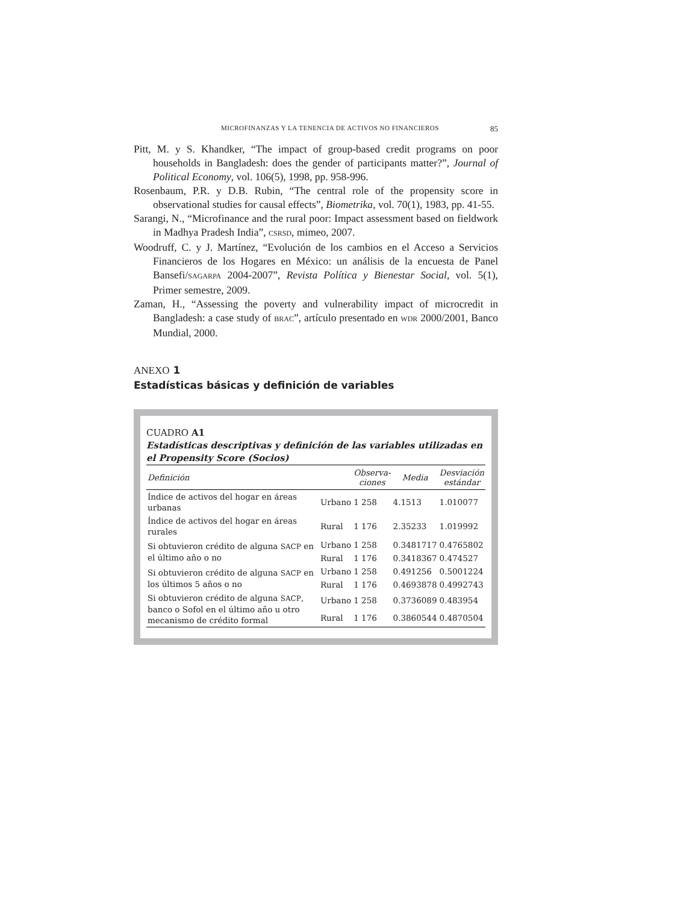MICROFINANZAS Y LA TENENCIA DE ACTIVOS NO FINANCIEROS 85
Pitt, M. y S. Khandker, “The impact of group-based credit programs on poor households in Bangladesh: does the gender of participants matter?”, Journal of Political Economy, vol. 106(5), 1998, pp. 958-996.
Rosenbaum, P.R. y D.B. Rubin, “The central role of the propensity score in observational studies for causal effects”, Biometrika, vol. 70(1), 1983, pp. 41-55.
Sarangi, N., “Microfinance and the rural poor: Impact assessment based on fieldwork in Madhya Pradesh India”, CSRSD, mimeo, 2007.
Woodruff, C. y J. Martínez, “Evolución de los cambios en el Acceso a Servicios Financieros de los Hogares en México: un análisis de la encuesta de Panel Bansefi/SAGARPA 2004-2007”, Revista Política y Bienestar Social, vol. 5(1), Primer semestre, 2009.
Zaman, H., “Assessing the poverty and vulnerability impact of microcredit in Bangladesh: a case study of BRAC”, artículo presentado en WDR 2000/2001, Banco Mundial, 2000.
ANEXO 1
Estadísticas básicas y definición de variables
CUADRO A1
Estadísticas descriptivas y definición de las variables utilizadas en el Propensity Score (Socios)
| Definición | | Observa- ciones | Media | Desviación estándar |
| --- | --- | --- | --- | --- |
| Índice de activos del hogar en áreas urbanas | Urbano | 1 258 | 4.1513 | 1.010077 |
| Índice de activos del hogar en áreas rurales | Rural | 1 176 | 2.35233 | 1.019992 |
| Si obtuvieron crédito de alguna SACP en el último año o no | Urbano | 1 258 | 0.3481717 | 0.4765802 |
| | Rural | 1 176 | 0.3418367 | 0.474527 |
| Si obtuvieron crédito de alguna SACP en los últimos 5 años o no | Urbano | 1 258 | 0.491256 | 0.5001224 |
| | Rural | 1 176 | 0.4693878 | 0.4992743 |
| Si obtuvieron crédito de alguna SACP , banco o Sofol en el último año u otro mecanismo de crédito formal | Urbano | 1 258 | 0.3736089 | 0.483954 |
| | Rural | 1 176 | 0.3860544 | 0.4870504 |